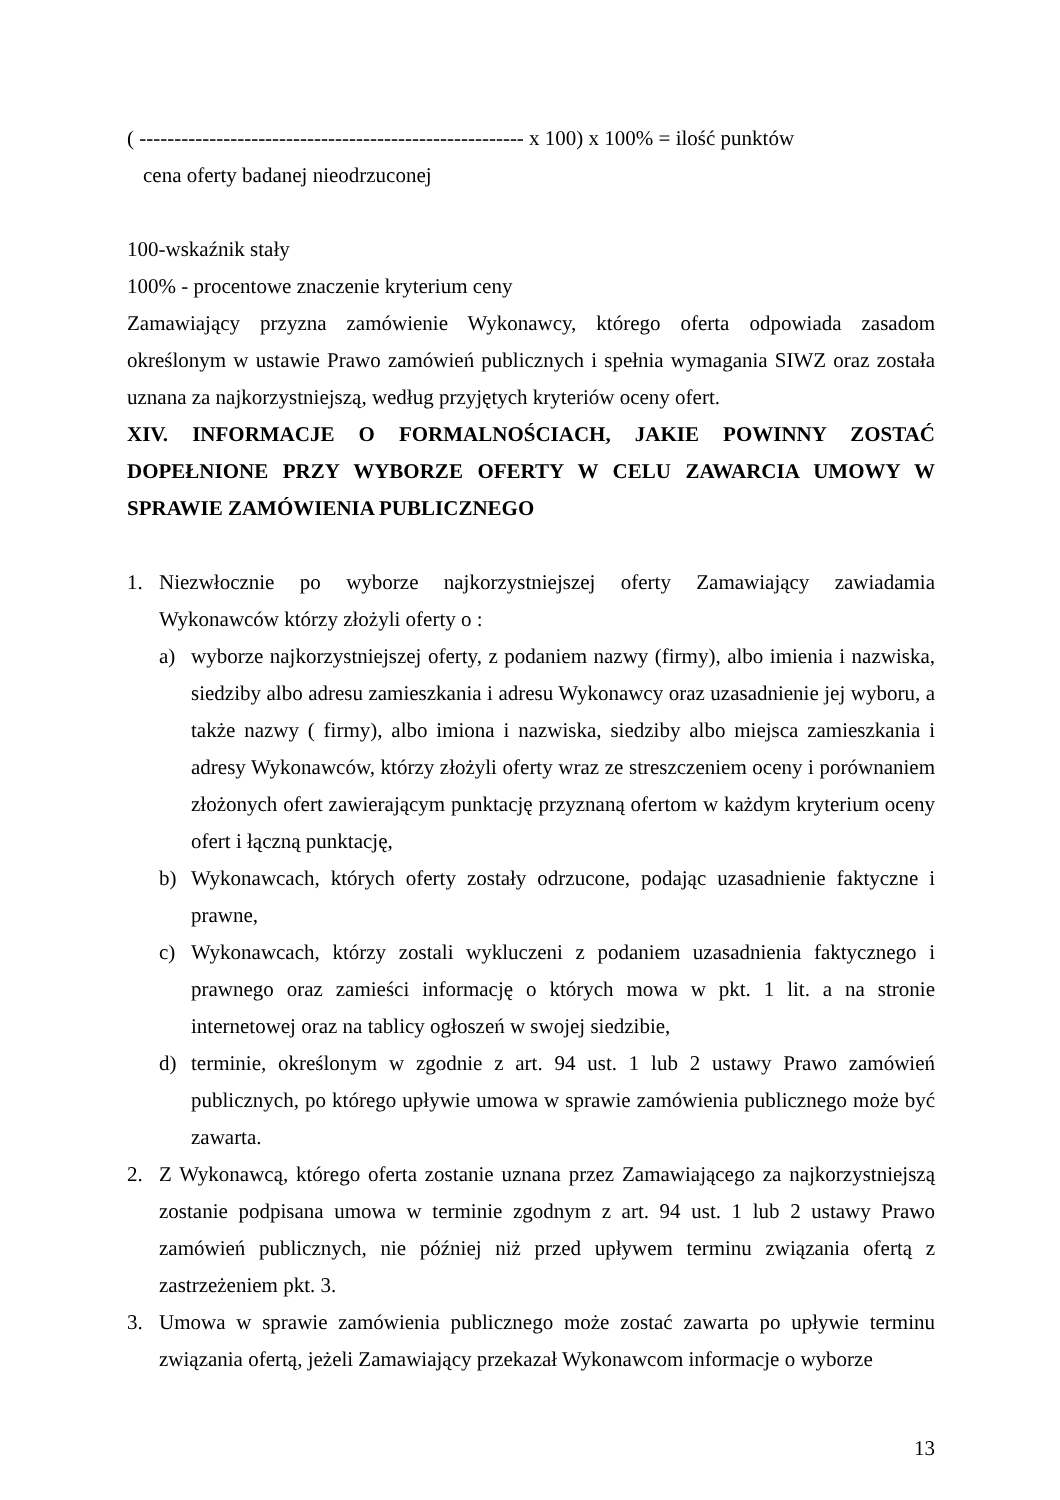( ------------------------------------------------------- x 100) x 100% = ilość punktów
cena oferty badanej nieodrzuconej
100-wskaźnik stały
100% - procentowe znaczenie kryterium ceny
Zamawiający przyzna zamówienie Wykonawcy, którego oferta odpowiada zasadom określonym w ustawie Prawo zamówień publicznych i spełnia wymagania SIWZ oraz została uznana za najkorzystniejszą, według przyjętych kryteriów oceny ofert.
XIV. INFORMACJE O FORMALNOŚCIACH, JAKIE POWINNY ZOSTAĆ DOPEŁNIONE PRZY WYBORZE OFERTY W CELU ZAWARCIA UMOWY W SPRAWIE ZAMÓWIENIA PUBLICZNEGO
1. Niezwłocznie po wyborze najkorzystniejszej oferty Zamawiający zawiadamia Wykonawców którzy złożyli oferty o :
a) wyborze najkorzystniejszej oferty, z podaniem nazwy (firmy), albo imienia i nazwiska, siedziby albo adresu zamieszkania i adresu Wykonawcy oraz uzasadnienie jej wyboru, a także nazwy ( firmy), albo imiona i nazwiska, siedziby albo miejsca zamieszkania i adresy Wykonawców, którzy złożyli oferty wraz ze streszczeniem oceny i porównaniem złożonych ofert zawierającym punktację przyznaną ofertom w każdym kryterium oceny ofert i łączną punktację,
b) Wykonawcach, których oferty zostały odrzucone, podając uzasadnienie faktyczne i prawne,
c) Wykonawcach, którzy zostali wykluczeni z podaniem uzasadnienia faktycznego i prawnego oraz zamieści informację o których mowa w pkt. 1 lit. a na stronie internetowej oraz na tablicy ogłoszeń w swojej siedzibie,
d) terminie, określonym w zgodnie z art. 94 ust. 1 lub 2 ustawy Prawo zamówień publicznych, po którego upływie umowa w sprawie zamówienia publicznego może być zawarta.
2. Z Wykonawcą, którego oferta zostanie uznana przez Zamawiającego za najkorzystniejszą zostanie podpisana umowa w terminie zgodnym z art. 94 ust. 1 lub 2 ustawy Prawo zamówień publicznych, nie później niż przed upływem terminu związania ofertą z zastrzeżeniem pkt. 3.
3. Umowa w sprawie zamówienia publicznego może zostać zawarta po upływie terminu związania ofertą, jeżeli Zamawiający przekazał Wykonawcom informacje o wyborze
13